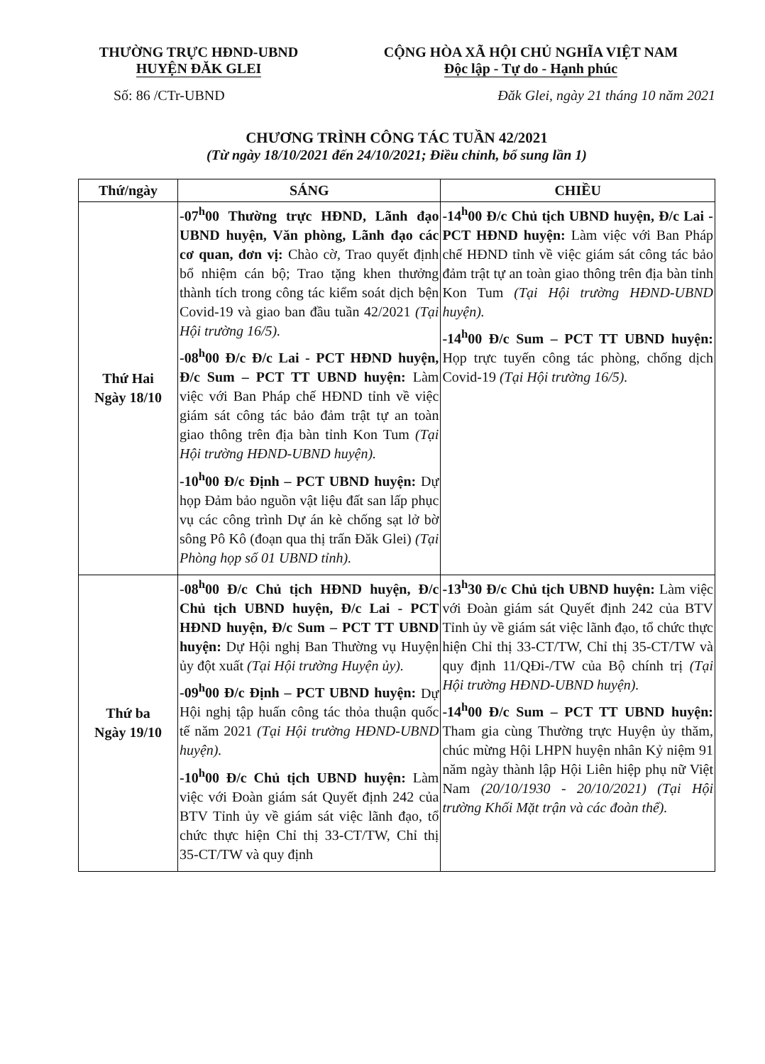THƯỜNG TRỰC HĐND-UBND
HUYỆN ĐĂK GLEI
CỘNG HÒA XÃ HỘI CHỦ NGHĨA VIỆT NAM
Độc lập - Tự do - Hạnh phúc
Số: 86 /CTr-UBND Đăk Glei, ngày 21 tháng 10 năm 2021
CHƯƠNG TRÌNH CÔNG TÁC TUẦN 42/2021
(Từ ngày 18/10/2021 đến 24/10/2021; Điều chỉnh, bổ sung lần 1)
| Thứ/ngày | SÁNG | CHIỀU |
| --- | --- | --- |
| Thứ Hai Ngày 18/10 | -07<sup>h</sup>00 Thường trực HĐND, Lãnh đạo UBND huyện, Văn phòng, Lãnh đạo các cơ quan, đơn vị: Chào cờ, Trao quyết định bổ nhiệm cán bộ; Trao tặng khen thưởng thành tích trong công tác kiểm soát dịch bện Covid-19 và giao ban đầu tuần 42/2021 (Tại Hội trường 16/5). -08<sup>h</sup>00 Đ/c Đ/c Lai - PCT HĐND huyện, Đ/c Sum – PCT TT UBND huyện: Làm việc với Ban Pháp chế HĐND tỉnh về việc giám sát công tác bảo đảm trật tự an toàn giao thông trên địa bàn tỉnh Kon Tum (Tại Hội trường HĐND-UBND huyện). -10<sup>h</sup>00 Đ/c Định – PCT UBND huyện: Dự họp Đảm bảo nguồn vật liệu đất san lấp phục vụ các công trình Dự án kè chống sạt lở bờ sông Pô Kô (đoạn qua thị trấn Đăk Glei) (Tại Phòng họp số 01 UBND tỉnh). | -14<sup>h</sup>00 Đ/c Chủ tịch UBND huyện, Đ/c Lai - PCT HĐND huyện: Làm việc với Ban Pháp chế HĐND tỉnh về việc giám sát công tác bảo đảm trật tự an toàn giao thông trên địa bàn tỉnh Kon Tum (Tại Hội trường HĐND-UBND huyện). -14<sup>h</sup>00 Đ/c Sum – PCT TT UBND huyện: Họp trực tuyến công tác phòng, chống dịch Covid-19 (Tại Hội trường 16/5). |
| Thứ ba Ngày 19/10 | -08<sup>h</sup>00 Đ/c Chủ tịch HĐND huyện, Đ/c Chủ tịch UBND huyện, Đ/c Lai - PCT HĐND huyện, Đ/c Sum – PCT TT UBND huyện: Dự Hội nghị Ban Thường vụ Huyện ủy đột xuất (Tại Hội trường Huyện ủy). -09<sup>h</sup>00 Đ/c Định – PCT UBND huyện: Dự Hội nghị tập huấn công tác thỏa thuận quốc tế năm 2021 (Tại Hội trường HĐND-UBND huyện). -10<sup>h</sup>00 Đ/c Chủ tịch UBND huyện: Làm việc với Đoàn giám sát Quyết định 242 của BTV Tỉnh ủy về giám sát việc lãnh đạo, tổ chức thực hiện Chỉ thị 33-CT/TW, Chỉ thị 35-CT/TW và quy định | -13<sup>h</sup>30 Đ/c Chủ tịch UBND huyện: Làm việc với Đoàn giám sát Quyết định 242 của BTV Tỉnh ủy về giám sát việc lãnh đạo, tổ chức thực hiện Chỉ thị 33-CT/TW, Chỉ thị 35-CT/TW và quy định 11/QĐi-/TW của Bộ chính trị (Tại Hội trường HĐND-UBND huyện). -14<sup>h</sup>00 Đ/c Sum – PCT TT UBND huyện: Tham gia cùng Thường trực Huyện ủy thăm, chúc mừng Hội LHPN huyện nhân Kỷ niệm 91 năm ngày thành lập Hội Liên hiệp phụ nữ Việt Nam (20/10/1930 - 20/10/2021) (Tại Hội trường Khối Mặt trận và các đoàn thể). |